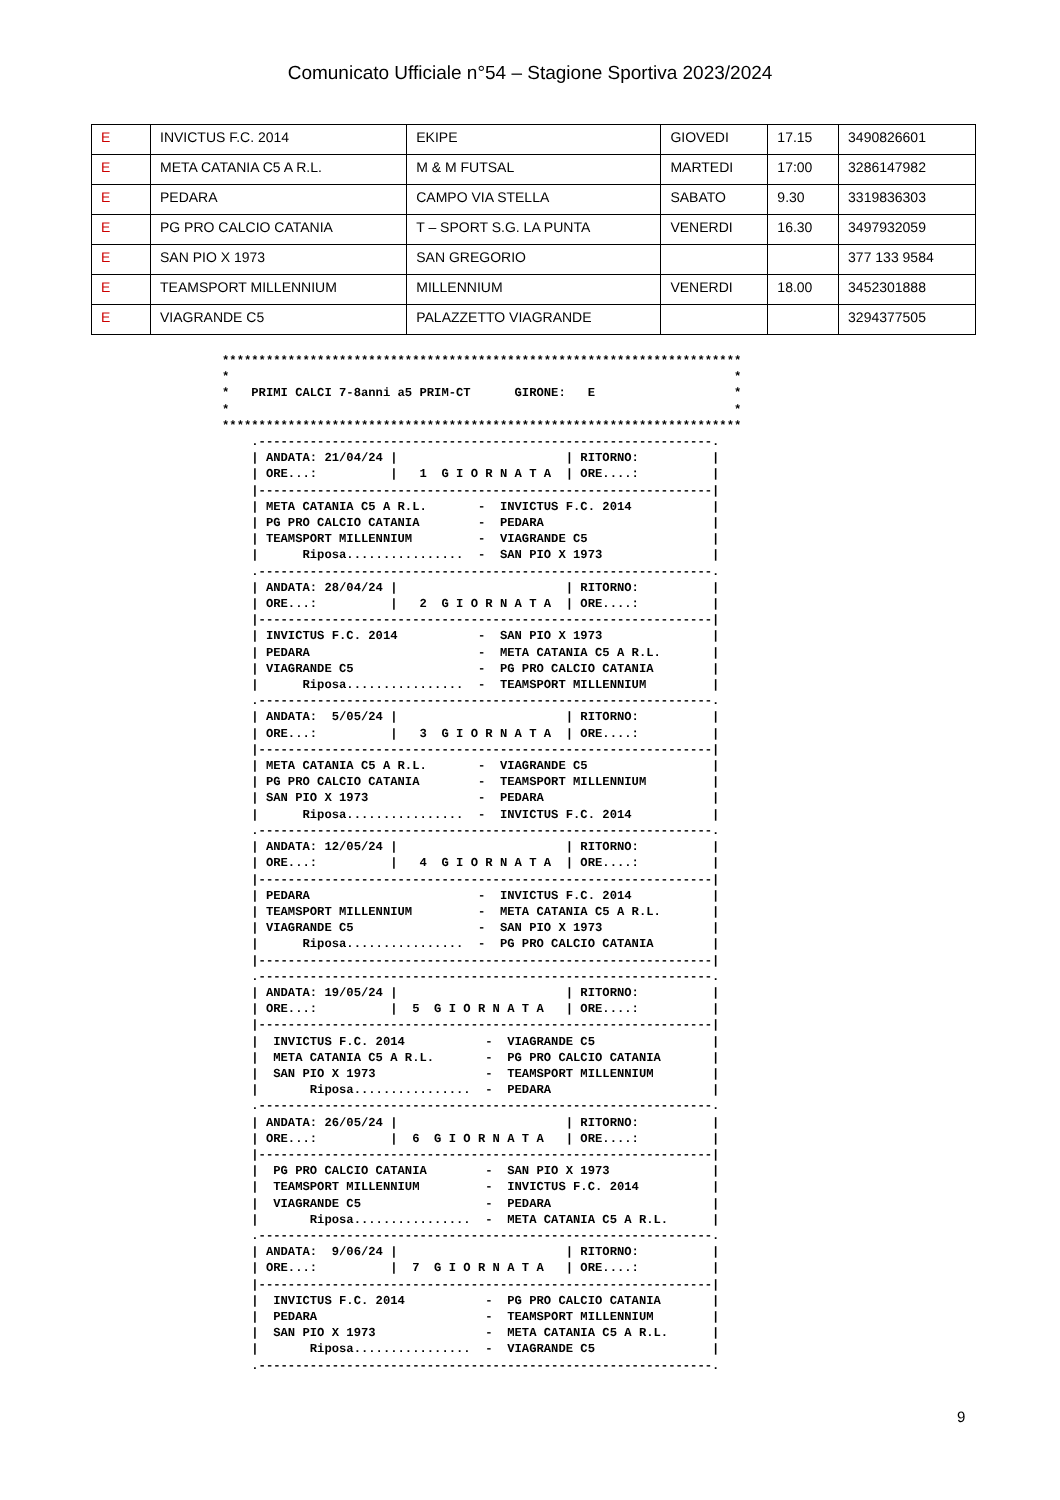Comunicato Ufficiale n°54 – Stagione Sportiva 2023/2024
| E | INVICTUS F.C. 2014 | EKIPE | GIOVEDI | 17.15 | 3490826601 |
| E | META CATANIA C5 A R.L. | M & M FUTSAL | MARTEDI | 17:00 | 3286147982 |
| E | PEDARA | CAMPO VIA STELLA | SABATO | 9.30 | 3319836303 |
| E | PG PRO CALCIO CATANIA | T – SPORT S.G. LA PUNTA | VENERDI | 16.30 | 3497932059 |
| E | SAN PIO X 1973 | SAN GREGORIO | | | 377 133 9584 |
| E | TEAMSPORT MILLENNIUM | MILLENNIUM | VENERDI | 18.00 | 3452301888 |
| E | VIAGRANDE C5 | PALAZZETTO VIAGRANDE | | | 3294377505 |
***********************************************************************
*                                                                     *
*   PRIMI CALCI 7-8anni a5 PRIM-CT      GIRONE:   E                   *
*                                                                     *
***********************************************************************
    .--------------------------------------------------------------.
    | ANDATA: 21/04/24 |                       | RITORNO:          |
    | ORE...:          |   1  G I O R N A T A  | ORE....:          |
    |--------------------------------------------------------------|
    | META CATANIA C5 A R.L.       -  INVICTUS F.C. 2014           |
    | PG PRO CALCIO CATANIA        -  PEDARA                       |
    | TEAMSPORT MILLENNIUM         -  VIAGRANDE C5                 |
    |      Riposa................  -  SAN PIO X 1973               |
    .--------------------------------------------------------------.
    | ANDATA: 28/04/24 |                       | RITORNO:          |
    | ORE...:          |   2  G I O R N A T A  | ORE....:          |
    |--------------------------------------------------------------|
    | INVICTUS F.C. 2014           -  SAN PIO X 1973               |
    | PEDARA                       -  META CATANIA C5 A R.L.       |
    | VIAGRANDE C5                 -  PG PRO CALCIO CATANIA        |
    |      Riposa................  -  TEAMSPORT MILLENNIUM         |
    .--------------------------------------------------------------.
    | ANDATA:  5/05/24 |                       | RITORNO:          |
    | ORE...:          |   3  G I O R N A T A  | ORE....:          |
    |--------------------------------------------------------------|
    | META CATANIA C5 A R.L.       -  VIAGRANDE C5                 |
    | PG PRO CALCIO CATANIA        -  TEAMSPORT MILLENNIUM         |
    | SAN PIO X 1973               -  PEDARA                       |
    |      Riposa................  -  INVICTUS F.C. 2014           |
    .--------------------------------------------------------------.
    | ANDATA: 12/05/24 |                       | RITORNO:          |
    | ORE...:          |   4  G I O R N A T A  | ORE....:          |
    |--------------------------------------------------------------|
    | PEDARA                       -  INVICTUS F.C. 2014           |
    | TEAMSPORT MILLENNIUM         -  META CATANIA C5 A R.L.       |
    | VIAGRANDE C5                 -  SAN PIO X 1973               |
    |      Riposa................  -  PG PRO CALCIO CATANIA        |
    |--------------------------------------------------------------|
    .--------------------------------------------------------------.
    | ANDATA: 19/05/24 |                       | RITORNO:          |
    | ORE...:          |  5  G I O R N A T A   | ORE....:          |
    |--------------------------------------------------------------|
    |  INVICTUS F.C. 2014           -  VIAGRANDE C5                |
    |  META CATANIA C5 A R.L.       -  PG PRO CALCIO CATANIA       |
    |  SAN PIO X 1973               -  TEAMSPORT MILLENNIUM        |
    |       Riposa................  -  PEDARA                      |
    .--------------------------------------------------------------.
    | ANDATA: 26/05/24 |                       | RITORNO:          |
    | ORE...:          |  6  G I O R N A T A   | ORE....:          |
    |--------------------------------------------------------------|
    |  PG PRO CALCIO CATANIA        -  SAN PIO X 1973              |
    |  TEAMSPORT MILLENNIUM         -  INVICTUS F.C. 2014          |
    |  VIAGRANDE C5                 -  PEDARA                      |
    |       Riposa................  -  META CATANIA C5 A R.L.      |
    .--------------------------------------------------------------.
    | ANDATA:  9/06/24 |                       | RITORNO:          |
    | ORE...:          |  7  G I O R N A T A   | ORE....:          |
    |--------------------------------------------------------------|
    |  INVICTUS F.C. 2014           -  PG PRO CALCIO CATANIA       |
    |  PEDARA                       -  TEAMSPORT MILLENNIUM        |
    |  SAN PIO X 1973               -  META CATANIA C5 A R.L.      |
    |       Riposa................  -  VIAGRANDE C5                |
    .--------------------------------------------------------------.
9